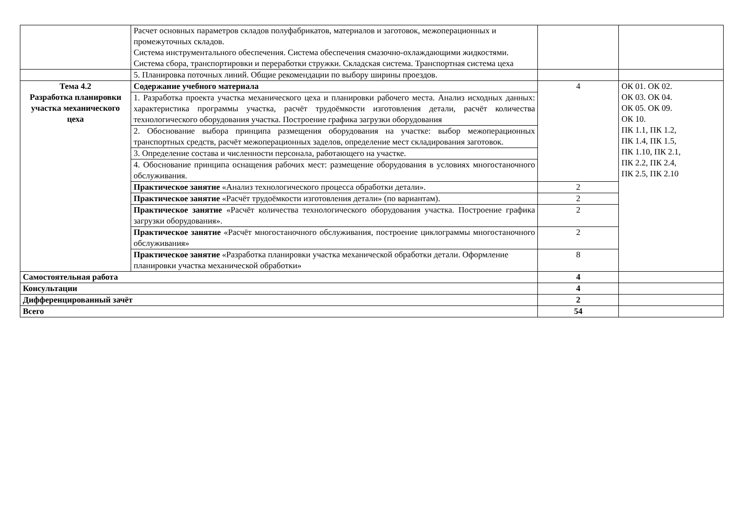| | Расчет основных параметров складов полуфабрикатов, материалов и заготовок, межоперационных и промежуточных складов. Система инструментального обеспечения. Система обеспечения смазочно-охлаждающими жидкостями. Система сбора, транспортировки и переработки стружки. Складская система. Транспортная система цеха | | |
| | 5. Планировка поточных линий. Общие рекомендации по выбору ширины проездов. | | |
| Тема 4.2 Разработка планировки участка механического цеха | Содержание учебного материала | 4 | ОК 01. ОК 02. ОК 03. ОК 04. ОК 05. ОК 09. ОК 10. ПК 1.1, ПК 1.2, ПК 1.4, ПК 1.5, ПК 1.10, ПК 2.1, ПК 2.2, ПК 2.4, ПК 2.5, ПК 2.10 |
| | 1. Разработка проекта участка механического цеха и планировки рабочего места. Анализ исходных данных: характеристика программы участка, расчёт трудоёмкости изготовления детали, расчёт количества технологического оборудования участка. Построение графика загрузки оборудования | | |
| | 2. Обоснование выбора принципа размещения оборудования на участке: выбор межоперационных транспортных средств, расчёт межоперационных заделов, определение мест складирования заготовок. | | |
| | 3. Определение состава и численности персонала, работающего на участке. | | |
| | 4. Обоснование принципа оснащения рабочих мест: размещение оборудования в условиях многостаночного обслуживания. | | |
| | Практическое занятие «Анализ технологического процесса обработки детали». | 2 | |
| | Практическое занятие «Расчёт трудоёмкости изготовления детали» (по вариантам). | 2 | |
| | Практическое занятие «Расчёт количества технологического оборудования участка. Построение графика загрузки оборудования». | 2 | |
| | Практическое занятие «Расчёт многостаночного обслуживания, построение циклограммы многостаночного обслуживания» | 2 | |
| | Практическое занятие «Разработка планировки участка механической обработки детали. Оформление планировки участка механической обработки» | 8 | |
| Самостоятельная работа | | 4 | |
| Консультации | | 4 | |
| Дифференцированный зачёт | | 2 | |
| Всего | | 54 | |